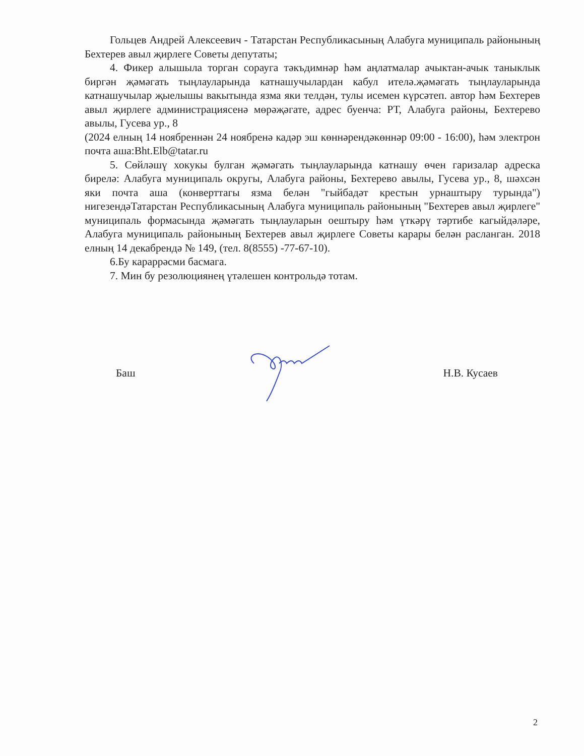Гольцев Андрей Алексеевич - Татарстан Республикасының Алабуга муниципаль районының Бехтерев авыл җирлеге Советы депутаты;
4. Фикер алышыла торган сорауга тәкъдимнәр һәм аңлатмалар ачыктан-ачык таныклык биргән җәмәгать тыңлауларында катнашучылардан кабул ителә.җәмәгать тыңлауларында катнашучылар җыелышы вакытында язма яки телдән, тулы исемен күрсәтеп. автор һәм Бехтерев авыл җирлеге администрациясенә мөрәҗәгате, адрес буенча: РТ, Алабуга районы, Бехтерево авылы, Гусева ур., 8
(2024 елның 14 ноябреннән 24 ноябренә кадәр эш көннәрендәкөннәр 09:00 - 16:00), һәм электрон почта аша:Bht.Elb@tatar.ru
5. Сөйләшү хокукы булган җәмәгать тыңлауларында катнашу өчен гаризалар адреска бирелә: Алабуга муниципаль округы, Алабуга районы, Бехтерево авылы, Гусева ур., 8, шәхсән яки почта аша (конверттагы язма белән "гыйбадәт крестын урнаштыру турында") нигезендәТатарстан Республикасының Алабуга муниципаль районының "Бехтерев авыл җирлеге" муниципаль формасында җәмәгать тыңлауларын оештыру һәм үткәрү тәртибе кагыйдәләре, Алабуга муниципаль районының Бехтерев авыл җирлеге Советы карары белән расланган. 2018 елның 14 декабрендә № 149, (тел. 8(8555) -77-67-10).
6.Бу караррәсми басмага.
7. Мин бу резолюциянең үтәлешен контрольдә тотам.
Баш Н.В. Кусаев
2